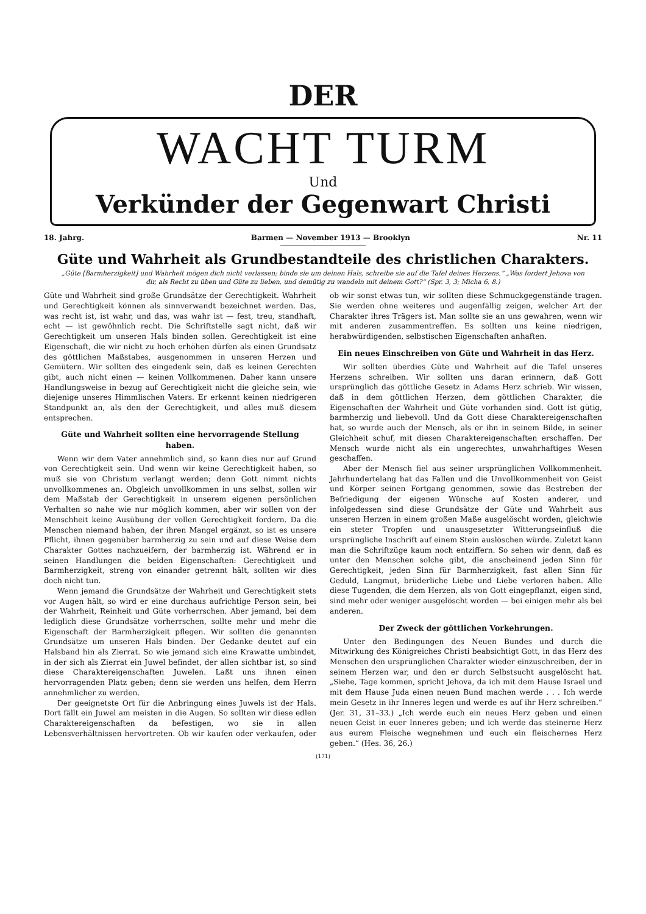DER
WACHT TURM
Und
Verkünder der Gegenwart Christi
18. Jahrg. Barmen — November 1913 — Brooklyn Nr. 11
Güte und Wahrheit als Grundbestandteile des christlichen Charakters.
„Güte [Barmherzigkeit] und Wahrheit mögen dich nicht verlassen; binde sie um deinen Hals, schreibe sie auf die Tafel deines Herzens.“ „Was fordert Jehova von dir, als Recht zu üben und Güte zu lieben, und demütig zu wandeln mit deinem Gott?“ (Spr. 3, 3; Micha 6, 8.)
Güte und Wahrheit sind große Grundsätze der Gerechtigkeit. Wahrheit und Gerechtigkeit können als sinnverwandt bezeichnet werden. Das, was recht ist, ist wahr, und das, was wahr ist — fest, treu, standhaft, echt — ist gewöhnlich recht. Die Schriftstelle sagt nicht, daß wir Gerechtigkeit um unseren Hals binden sollen. Gerechtigkeit ist eine Eigenschaft, die wir nicht zu hoch erhöhen dürfen als einen Grundsatz des göttlichen Maßstabes, ausgenommen in unseren Herzen und Gemütern. Wir sollten des eingedenk sein, daß es keinen Gerechten gibt, auch nicht einen — keinen Vollkommenen. Daher kann unsere Handlungsweise in bezug auf Gerechtigkeit nicht die gleiche sein, wie diejenige unseres Himmlischen Vaters. Er erkennt keinen niedrigeren Standpunkt an, als den der Gerechtigkeit, und alles muß diesem entsprechen.
Güte und Wahrheit sollten eine hervorragende Stellung haben.
Wenn wir dem Vater annehmlich sind, so kann dies nur auf Grund von Gerechtigkeit sein. Und wenn wir keine Gerechtigkeit haben, so muß sie von Christum verlangt werden; denn Gott nimmt nichts unvollkommenes an. Obgleich unvollkommen in uns selbst, sollen wir dem Maßstab der Gerechtigkeit in unserem eigenen persönlichen Verhalten so nahe wie nur möglich kommen, aber wir sollen von der Menschheit keine Ausübung der vollen Gerechtigkeit fordern. Da die Menschen niemand haben, der ihren Mangel ergänzt, so ist es unsere Pflicht, ihnen gegenüber barmherzig zu sein und auf diese Weise dem Charakter Gottes nachzueifern, der barmherzig ist. Während er in seinen Handlungen die beiden Eigenschaften: Gerechtigkeit und Barmherzigkeit, streng von einander getrennt hält, sollten wir dies doch nicht tun.
Wenn jemand die Grundsätze der Wahrheit und Gerechtigkeit stets vor Augen hält, so wird er eine durchaus aufrichtige Person sein, bei der Wahrheit, Reinheit und Güte vorherrschen. Aber jemand, bei dem lediglich diese Grundsätze vorherrschen, sollte mehr und mehr die Eigenschaft der Barmherzigkeit pflegen. Wir sollten die genannten Grundsätze um unseren Hals binden. Der Gedanke deutet auf ein Halsband hin als Zierrat. So wie jemand sich eine Krawatte umbindet, in der sich als Zierrat ein Juwel befindet, der allen sichtbar ist, so sind diese Charaktereigenschaften Juwelen. Laßt uns ihnen einen hervorragenden Platz geben; denn sie werden uns helfen, dem Herrn annehmlicher zu werden.
Der geeignetste Ort für die Anbringung eines Juwels ist der Hals. Dort fällt ein Juwel am meisten in die Augen. So sollten wir diese edlen Charaktereigenschaften da befestigen, wo sie in allen Lebensverhältnissen hervortreten. Ob wir kaufen oder verkaufen, oder ob wir sonst etwas tun, wir sollten diese Schmuckgegenstände tragen. Sie werden ohne weiteres und augenfällig zeigen, welcher Art der Charakter ihres Trägers ist. Man sollte sie an uns gewahren, wenn wir mit anderen zusammentreffen. Es sollten uns keine niedrigen, herabwürdigenden, selbstischen Eigenschaften anhaften.
Ein neues Einschreiben von Güte und Wahrheit in das Herz.
Wir sollten überdies Güte und Wahrheit auf die Tafel unseres Herzens schreiben. Wir sollten uns daran erinnern, daß Gott ursprünglich das göttliche Gesetz in Adams Herz schrieb. Wir wissen, daß in dem göttlichen Herzen, dem göttlichen Charakter, die Eigenschaften der Wahrheit und Güte vorhanden sind. Gott ist gütig, barmherzig und liebevoll. Und da Gott diese Charaktereigenschaften hat, so wurde auch der Mensch, als er ihn in seinem Bilde, in seiner Gleichheit schuf, mit diesen Charaktereigenschaften erschaffen. Der Mensch wurde nicht als ein ungerechtes, unwahrhaftiges Wesen geschaffen.
Aber der Mensch fiel aus seiner ursprünglichen Vollkommenheit. Jahrhundertelang hat das Fallen und die Unvollkommenheit von Geist und Körper seinen Fortgang genommen, sowie das Bestreben der Befriedigung der eigenen Wünsche auf Kosten anderer, und infolgedessen sind diese Grundsätze der Güte und Wahrheit aus unseren Herzen in einem großen Maße ausgelöscht worden, gleichwie ein steter Tropfen und unausgesetzter Witterungseinfluß die ursprüngliche Inschrift auf einem Stein auslöschen würde. Zuletzt kann man die Schriftzüge kaum noch entziffern. So sehen wir denn, daß es unter den Menschen solche gibt, die anscheinend jeden Sinn für Gerechtigkeit, jeden Sinn für Barmherzigkeit, fast allen Sinn für Geduld, Langmut, brüderliche Liebe und Liebe verloren haben. Alle diese Tugenden, die dem Herzen, als von Gott eingepflanzt, eigen sind, sind mehr oder weniger ausgelöscht worden — bei einigen mehr als bei anderen.
Der Zweck der göttlichen Vorkehrungen.
Unter den Bedingungen des Neuen Bundes und durch die Mitwirkung des Königreiches Christi beabsichtigt Gott, in das Herz des Menschen den ursprünglichen Charakter wieder einzuschreiben, der in seinem Herzen war, und den er durch Selbstsucht ausgelöscht hat. „Siehe, Tage kommen, spricht Jehova, da ich mit dem Hause Israel und mit dem Hause Juda einen neuen Bund machen werde . . . Ich werde mein Gesetz in ihr Inneres legen und werde es auf ihr Herz schreiben.“ (Jer. 31, 31–33.) „Ich werde euch ein neues Herz geben und einen neuen Geist in euer Inneres geben; und ich werde das steinerne Herz aus eurem Fleische wegnehmen und euch ein fleischernes Herz geben.“ (Hes. 36, 26.)
(171)